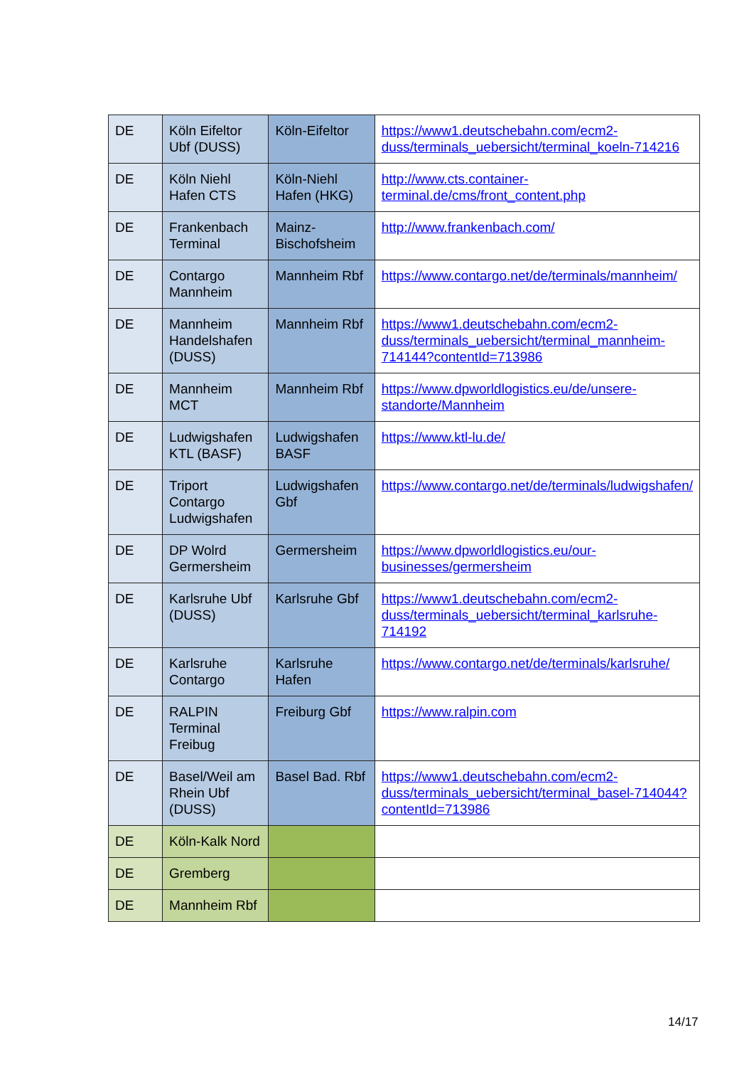| DE | Köln Eifeltor Ubf (DUSS) | Köln-Eifeltor | https://www1.deutschebahn.com/ecm2-duss/terminals_uebersicht/terminal_koeln-714216 |
| DE | Köln Niehl Hafen CTS | Köln-Niehl Hafen (HKG) | http://www.cts.container-terminal.de/cms/front_content.php |
| DE | Frankenbach Terminal | Mainz-Bischofsheim | http://www.frankenbach.com/ |
| DE | Contargo Mannheim | Mannheim Rbf | https://www.contargo.net/de/terminals/mannheim/ |
| DE | Mannheim Handelshafen (DUSS) | Mannheim Rbf | https://www1.deutschebahn.com/ecm2-duss/terminals_uebersicht/terminal_mannheim-714144?contentId=713986 |
| DE | Mannheim MCT | Mannheim Rbf | https://www.dpworldlogistics.eu/de/unsere-standorte/Mannheim |
| DE | Ludwigshafen KTL (BASF) | Ludwigshafen BASF | https://www.ktl-lu.de/ |
| DE | Triport Contargo Ludwigshafen | Ludwigshafen Gbf | https://www.contargo.net/de/terminals/ludwigshafen/ |
| DE | DP Wolrd Germersheim | Germersheim | https://www.dpworldlogistics.eu/our-businesses/germersheim |
| DE | Karlsruhe Ubf (DUSS) | Karlsruhe Gbf | https://www1.deutschebahn.com/ecm2-duss/terminals_uebersicht/terminal_karlsruhe-714192 |
| DE | Karlsruhe Contargo | Karlsruhe Hafen | https://www.contargo.net/de/terminals/karlsruhe/ |
| DE | RALPIN Terminal Freibug | Freiburg Gbf | https://www.ralpin.com |
| DE | Basel/Weil am Rhein Ubf (DUSS) | Basel Bad. Rbf | https://www1.deutschebahn.com/ecm2-duss/terminals_uebersicht/terminal_basel-714044?contentId=713986 |
| DE | Köln-Kalk Nord | | |
| DE | Gremberg | | |
| DE | Mannheim Rbf | | |
14/17